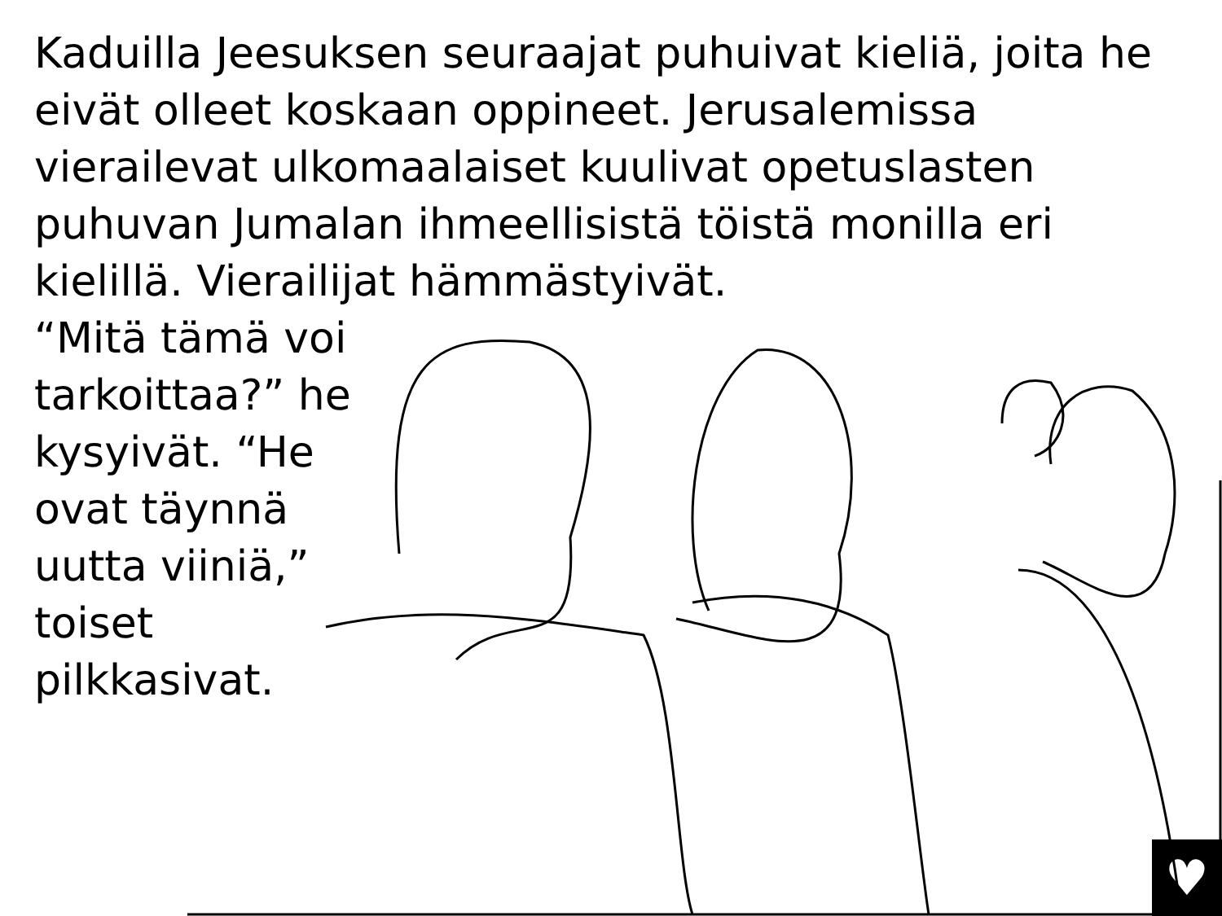Kaduilla Jeesuksen seuraajat puhuivat kieliä, joita he eivät olleet koskaan oppineet. Jerusalemissa vierailevat ulkomaalaiset kuulivat opetuslasten puhuvan Jumalan ihmeellisistä töistä monilla eri kielillä. Vierailijat hämmästyivät.
“Mitä tämä voi tarkoittaa?” he kysyivät. “He ovat täynnä uutta viiniä,” toiset pilkkasivat.
♥